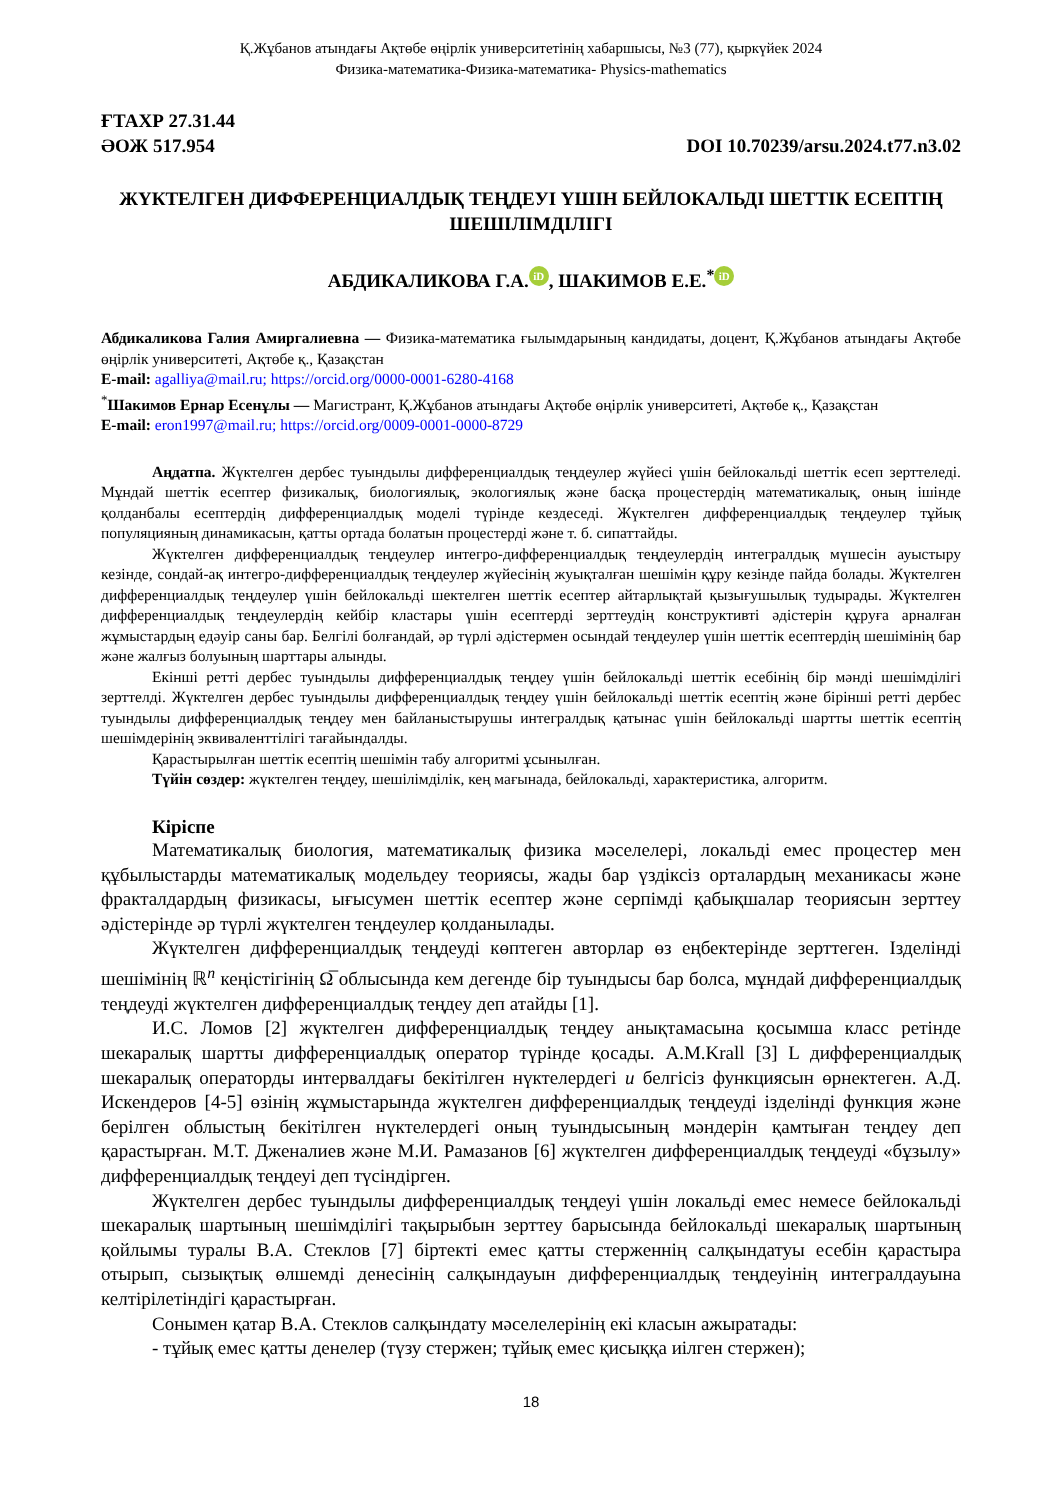Қ.Жұбанов атындағы Ақтөбе өңірлік университетінің хабаршысы, №3 (77), қыркүйек 2024
Физика-математика-Физика-математика- Physics-mathematics
ҒТАХР 27.31.44
ӘОЖ 517.954 DOI 10.70239/arsu.2024.t77.n3.02
ЖҮКТЕЛГЕН ДИФФЕРЕНЦИАЛДЫҚ ТЕҢДЕУІ ҮШІН БЕЙЛОКАЛЬДІ ШЕТТІК ЕСЕПТІҢ ШЕШІЛІМДІЛІГІ
АБДИКАЛИКОВА Г.А. iD, ШАКИМОВ Е.Е.<sup>*</sup> iD
Абдикаликова Галия Амиргалиевна — Физика-математика ғылымдарының кандидаты, доцент, Қ.Жұбанов атындағы Ақтөбе өңірлік университеті, Ақтөбе қ., Қазақстан
E-mail: agalliya@mail.ru; https://orcid.org/0000-0001-6280-4168
<sup>*</sup> Шакимов Ернар Есенұлы — Магистрант, Қ.Жұбанов атындағы Ақтөбе өңірлік университеті, Ақтөбе қ., Қазақстан
E-mail: eron1997@mail.ru; https://orcid.org/0009-0001-0000-8729
Аңдатпа. Жүктелген дербес туындылы дифференциалдық теңдеулер жүйесі үшін бейлокальді шеттік есеп зерттеледі. Мұндай шеттік есептер физикалық, биологиялық, экологиялық және басқа процестердің математикалық, оның ішінде қолданбалы есептердің дифференциалдық моделі түрінде кездеседі. Жүктелген дифференциалдық теңдеулер тұйық популяцияның динамикасын, қатты ортада болатын процестерді және т. б. сипаттайды.
Жүктелген дифференциалдық теңдеулер интегро-дифференциалдық теңдеулердің интегралдық мүшесін ауыстыру кезінде, сондай-ақ интегро-дифференциалдық теңдеулер жүйесінің жуықталған шешімін құру кезінде пайда болады. Жүктелген дифференциалдық теңдеулер үшін бейлокальді шектелген шеттік есептер айтарлықтай қызығушылық тудырады. Жүктелген дифференциалдық теңдеулердің кейбір кластары үшін есептерді зерттеудің конструктивті әдістерін құруға арналған жұмыстардың едәуір саны бар. Белгілі болғандай, әр түрлі әдістермен осындай теңдеулер үшін шеттік есептердің шешімінің бар және жалғыз болуының шарттары алынды.
Екінші ретті дербес туындылы дифференциалдық теңдеу үшін бейлокальді шеттік есебінің бір мәнді шешімділігі зерттелді. Жүктелген дербес туындылы дифференциалдық теңдеу үшін бейлокальді шеттік есептің және бірінші ретті дербес туындылы дифференциалдық теңдеу мен байланыстырушы интегралдық қатынас үшін бейлокальді шартты шеттік есептің шешімдерінің эквиваленттілігі тағайындалды.
Қарастырылған шеттік есептің шешімін табу алгоритмі ұсынылған.
Түйін сөздер: жүктелген теңдеу, шешілімділік, кең мағынада, бейлокальді, характеристика, алгоритм.
Кіріспе
Математикалық биология, математикалық физика мәселелері, локальді емес процестер мен құбылыстарды математикалық модельдеу теориясы, жады бар үздіксіз орталардың механикасы және фракталдардың физикасы, ығысумен шеттік есептер және серпімді қабықшалар теориясын зерттеу әдістерінде әр түрлі жүктелген теңдеулер қолданылады.
Жүктелген дифференциалдық теңдеуді көптеген авторлар өз еңбектерінде зерттеген. Ізделінді шешімінің ℝ<sup>n</sup> кеңістігінің Ω̅ облысында кем дегенде бір туындысы бар болса, мұндай дифференциалдық теңдеуді жүктелген дифференциалдық теңдеу деп атайды [1].
И.С. Ломов [2] жүктелген дифференциалдық теңдеу анықтамасына қосымша класс ретінде шекаралық шартты дифференциалдық оператор түрінде қосады. A.M.Krall [3] L дифференциалдық шекаралық операторды интервалдағы бекітілген нүктелердегі u белгісіз функциясын өрнектеген. А.Д. Искендеров [4-5] өзінің жұмыстарында жүктелген дифференциалдық теңдеуді ізделінді функция және берілген облыстың бекітілген нүктелердегі оның туындысының мәндерін қамтыған теңдеу деп қарастырған. М.Т. Дженалиев және М.И. Рамазанов [6] жүктелген дифференциалдық теңдеуді «бұзылу» дифференциалдық теңдеуі деп түсіндірген.
Жүктелген дербес туындылы дифференциалдық теңдеуі үшін локальді емес немесе бейлокальді шекаралық шартының шешімділігі тақырыбын зерттеу барысында бейлокальді шекаралық шартының қойлымы туралы В.А. Стеклов [7] біртекті емес қатты стерженнің салқындатуы есебін қарастыра отырып, сызықтық өлшемді денесінің салқындауын дифференциалдық теңдеуінің интегралдауына келтірілетіндігі қарастырған.
Сонымен қатар В.А. Стеклов салқындату мәселелерінің екі класын ажыратады:
- тұйық емес қатты денелер (түзу стержен; тұйық емес қисыққа иілген стержен);
18